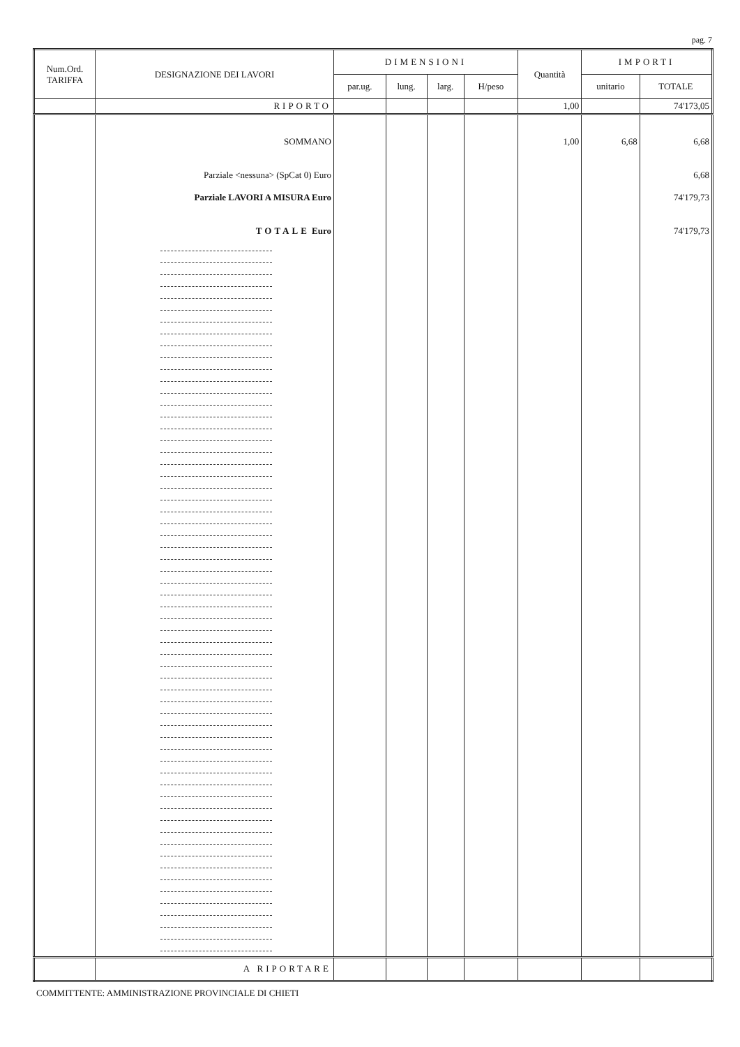pag. 7
| Num.Ord. TARIFFA | DESIGNAZIONE DEI LAVORI | DIMENSIONI | | | | Quantità | IMPORTI | |
| --- | --- | --- | --- | --- | --- | --- | --- | --- |
| | | par.ug. | lung. | larg. | H/peso | | unitario | TOTALE |
| | RIPORTO | | | | | 1,00 | | 74'173,05 |
| | SOMMANO | | | | | 1,00 | 6,68 | 6,68 |
| | Parziale <nessuna> (SpCat 0) Euro | | | | | | | 6,68 |
| | Parziale LAVORI A MISURA Euro | | | | | | | 74'179,73 |
| | TOTALE Euro | | | | | | | 74'179,73 |
| | A RIPORTARE | | | | | | | |
COMMITTENTE: AMMINISTRAZIONE PROVINCIALE DI CHIETI